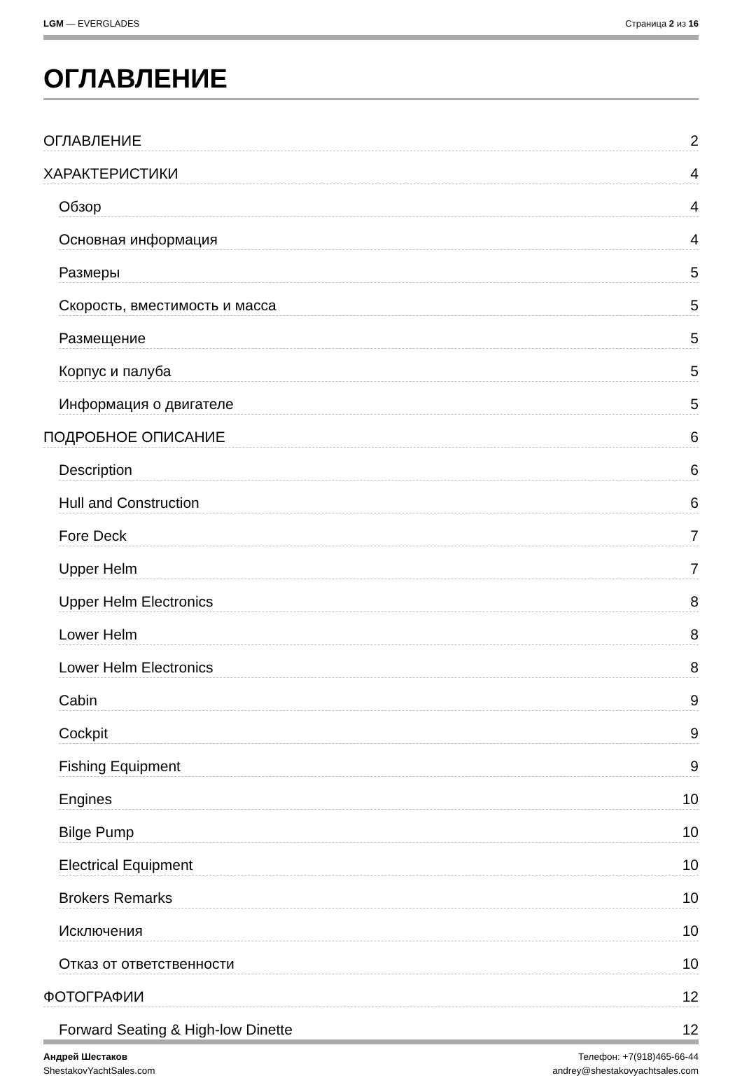LGM — EVERGLADES Страница 2 из 16
ОГЛАВЛЕНИЕ
ОГЛАВЛЕНИЕ 2
ХАРАКТЕРИСТИКИ 4
Обзор 4
Основная информация 4
Размеры 5
Скорость, вместимость и масса 5
Размещение 5
Корпус и палуба 5
Информация о двигателе 5
ПОДРОБНОЕ ОПИСАНИЕ 6
Description 6
Hull and Construction 6
Fore Deck 7
Upper Helm 7
Upper Helm Electronics 8
Lower Helm 8
Lower Helm Electronics 8
Cabin 9
Cockpit 9
Fishing Equipment 9
Engines 10
Bilge Pump 10
Electrical Equipment 10
Brokers Remarks 10
Исключения 10
Отказ от ответственности 10
ФОТОГРАФИИ 12
Forward Seating & High-low Dinette 12
Андрей Шестаков
ShestakovYachtSales.com
Телефон: +7(918)465-66-44
andrey@shestakovyachtsales.com